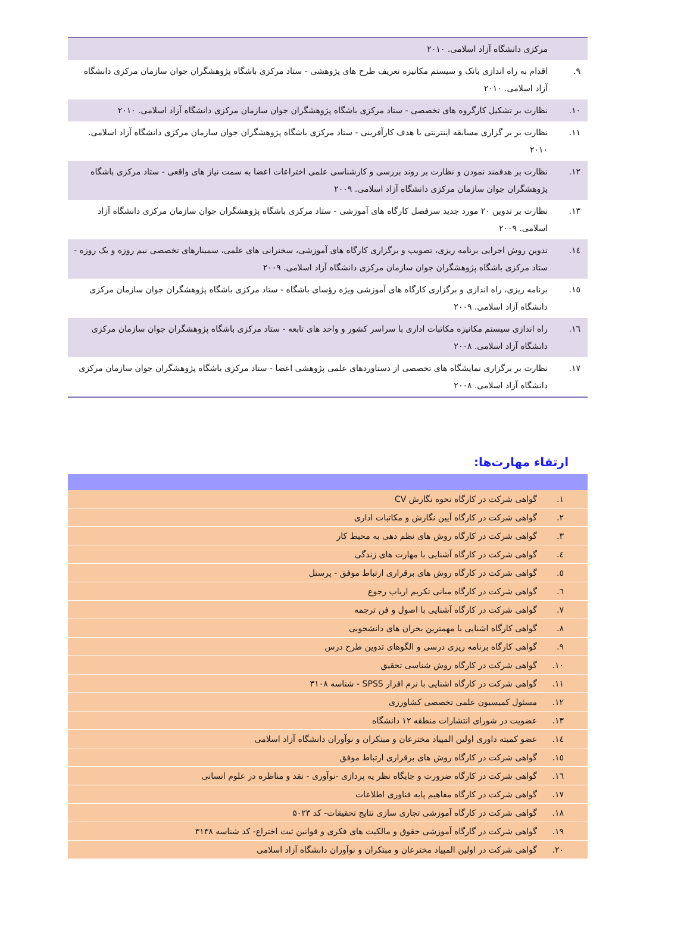| | مرکزی دانشگاه آزاد اسلامی. ۲۰۱۰ |
| ۹. | اقدام به راه اندازی بانک و سیستم مکانیزه تعریف طرح های پژوهشی - ستاد مرکزی باشگاه پژوهشگران جوان سازمان مرکزی دانشگاه آزاد اسلامی. ۲۰۱۰ |
| ۱۰. | نظارت بر تشکیل کارگروه های تخصصی - ستاد مرکزی باشگاه پژوهشگران جوان سازمان مرکزی دانشگاه آزاد اسلامی. ۲۰۱۰ |
| ۱۱. | نظارت بر بر گزاری مسابقه اینترنتی با هدف کارآفرینی - ستاد مرکزی باشگاه پژوهشگران جوان سازمان مرکزی دانشگاه آزاد اسلامی. ۲۰۱۰ |
| ۱۲. | نظارت بر هدفمند نمودن و نظارت بر روند بررسی و کارشناسی علمی اختراعات اعضا به سمت نیاز های واقعی - ستاد مرکزی باشگاه پژوهشگران جوان سازمان مرکزی دانشگاه آزاد اسلامی. ۲۰۰۹ |
| ۱۳. | نظارت بر تدوین ۲۰ مورد جدید سرفصل کارگاه های آموزشی - ستاد مرکزی باشگاه پژوهشگران جوان سازمان مرکزی دانشگاه آزاد اسلامی. ۲۰۰۹ |
| ۱٤. | تدوین روش اجرایی برنامه ریزی، تصویب و برگزاری کارگاه های آموزشی، سخنرانی های علمی، سمینارهای تخصصی نیم روزه و یک روزه - ستاد مرکزی باشگاه پژوهشگران جوان سازمان مرکزی دانشگاه آزاد اسلامی. ۲۰۰۹ |
| ۱٥. | برنامه ریزی، راه اندازی و برگزاری کارگاه های آموزشی ویژه رؤسای باشگاه - ستاد مرکزی باشگاه پژوهشگران جوان سازمان مرکزی دانشگاه آزاد اسلامی. ۲۰۰۹ |
| ۱٦. | راه اندازی سیستم مکانیزه مکاتبات اداری با سراسر کشور و واحد های تابعه - ستاد مرکزی باشگاه پژوهشگران جوان سازمان مرکزی دانشگاه آزاد اسلامی. ۲۰۰۸ |
| ۱۷. | نظارت بر برگزاری نمایشگاه های تخصصی از دستاوردهای علمی پژوهشی اعضا - ستاد مرکزی باشگاه پژوهشگران جوان سازمان مرکزی دانشگاه آزاد اسلامی. ۲۰۰۸ |
ارتقاء مهارت‌ها:
| ۱. | گواهی شرکت در کارگاه نحوه نگارش CV |
| ۲. | گواهی شرکت در کارگاه آیین نگارش و مکاتبات اداری |
| ۳. | گواهی شرکت در کارگاه روش های نظم دهی به محیط کار |
| ٤. | گواهی شرکت در کارگاه آشنایی با مهارت های زندگی |
| ٥. | گواهی شرکت در کارگاه روش های برقراری ارتباط موفق - پرسنل |
| ٦. | گواهی شرکت در کارگاه مبانی تکریم ارباب رجوع |
| ۷. | گواهی شرکت در کارگاه آشنایی با اصول و فن ترجمه |
| ۸. | گواهی کارگاه اشنایی با مهمترین بحران های دانشجویی |
| ۹. | گواهی کارگاه برنامه ریزی درسی و الگوهای تدوین طرح درس |
| ۱۰. | گواهی شرکت در کارگاه روش شناسی تحقیق |
| ۱۱. | گواهی شرکت در کارگاه اشنایی با نرم افزار SPSS - شناسه ۳۱۰۸ |
| ۱۲. | مسئول کمیسیون علمی تخصصی کشاورزی |
| ۱۳. | عضویت در شورای انتشارات منطقه ۱۲ دانشگاه |
| ۱٤. | عضو کمیته داوری اولین المپیاد مخترعان و مبتکران و نوآوران دانشگاه آزاد اسلامی |
| ۱٥. | گواهی شرکت در کارگاه روش های برقراری ارتباط موفق |
| ۱٦. | گواهی شرکت در کارگاه ضرورت و جایگاه نظر یه پردازی -نوآوری - نقد و مناظره در علوم انسانی |
| ۱۷. | گواهی شرکت در کارگاه مفاهیم پایه فناوری اطلاعات |
| ۱۸. | گواهی شرکت در کارگاه آموزشی تجاری سازی نتایج تحقیقات- کد ۵۰۲۳ |
| ۱۹. | گواهی شرکت در گارگاه آموزشی حقوق و مالکیت های فکری و قوانین ثبت اختراع- کد شناسه ۳۱۳۸ |
| ۲۰. | گواهی شرکت در اولین المپیاد مخترعان و مبتکران و نوآوران دانشگاه آزاد اسلامی |